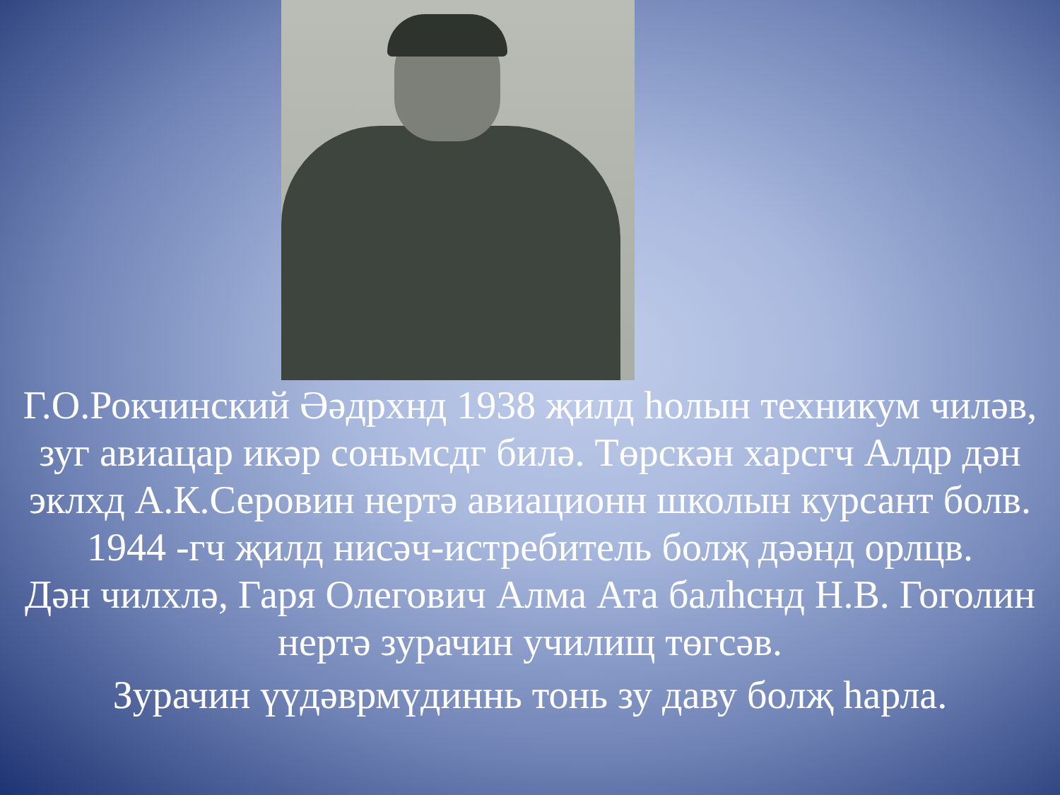Г.О.Рокчинский Әәдрхнд 1938 җилд һолын техникум чиләв, зуг авиацар икәр соньмсдг билә. Төрскән харсгч Алдр дән эклхд А.К.Серовин нертә авиационн школын курсант болв. 1944 -гч җилд нисәч-истребитель болҗ дәәнд орлцв.
Дән чилхлә, Гаря Олегович Алма Ата балһснд Н.В. Гоголин нертә зурачин училищ төгсәв.
Зурачин үүдәврмүдиннь тонь зу даву болҗ һарла.